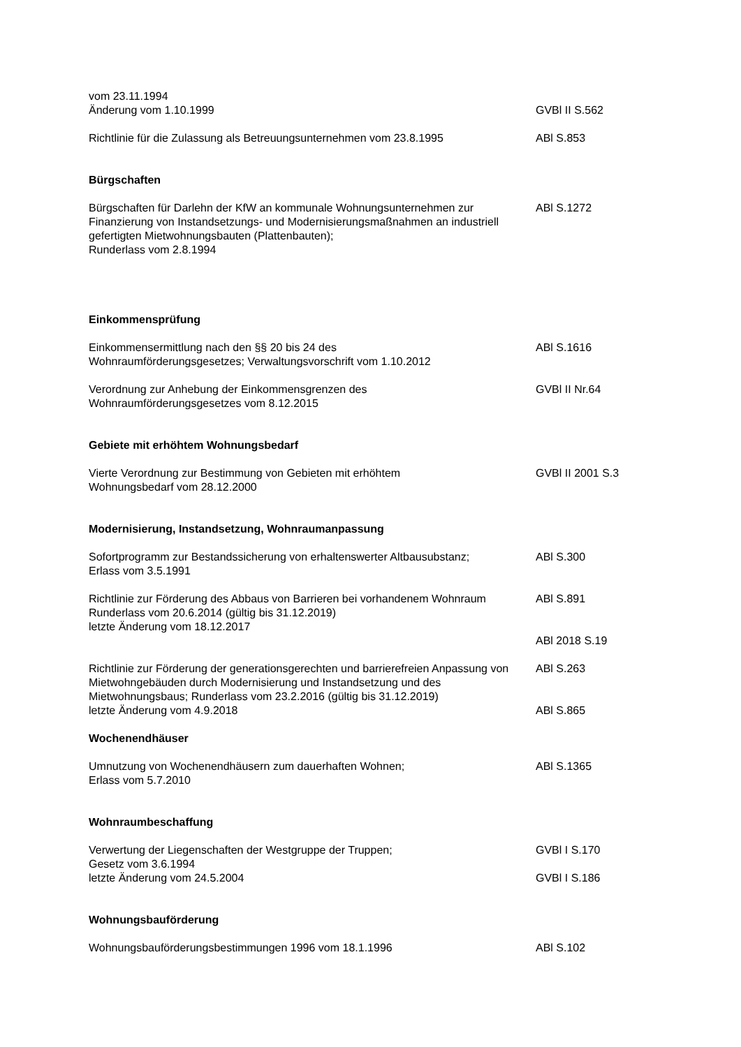vom 23.11.1994
Änderung vom 1.10.1999
GVBl II S.562
Richtlinie für die Zulassung als Betreuungsunternehmen vom 23.8.1995
ABl S.853
Bürgschaften
Bürgschaften für Darlehn der KfW an kommunale Wohnungsunternehmen zur Finanzierung von Instandsetzungs- und Modernisierungsmaßnahmen an industriell gefertigten Mietwohnungsbauten (Plattenbauten);
Runderlass vom 2.8.1994
ABl S.1272
Einkommensprüfung
Einkommensermittlung nach den §§ 20 bis 24 des
Wohnraumförderungsgesetzes; Verwaltungsvorschrift vom 1.10.2012
ABl S.1616
Verordnung zur Anhebung der Einkommensgrenzen des
Wohnraumförderungsgesetzes vom 8.12.2015
GVBl II Nr.64
Gebiete mit erhöhtem Wohnungsbedarf
Vierte Verordnung zur Bestimmung von Gebieten mit erhöhtem
Wohnungsbedarf vom 28.12.2000
GVBl II 2001 S.3
Modernisierung, Instandsetzung, Wohnraumanpassung
Sofortprogramm zur Bestandssicherung von erhaltenswerter Altbausubstanz;
Erlass vom 3.5.1991
ABl S.300
Richtlinie zur Förderung des Abbaus von Barrieren bei vorhandenem Wohnraum
Runderlass vom 20.6.2014 (gültig bis 31.12.2019)
letzte Änderung vom 18.12.2017
ABl S.891
ABl 2018 S.19
Richtlinie zur Förderung der generationsgerechten und barrierefreien Anpassung von Mietwohngebäuden durch Modernisierung und Instandsetzung und des Mietwohnungsbaus; Runderlass vom 23.2.2016 (gültig bis 31.12.2019)
letzte Änderung vom 4.9.2018
ABl S.263
ABl S.865
Wochenendhäuser
Umnutzung von Wochenendhäusern zum dauerhaften Wohnen;
Erlass vom 5.7.2010
ABl S.1365
Wohnraumbeschaffung
Verwertung der Liegenschaften der Westgruppe der Truppen;
Gesetz vom 3.6.1994
letzte Änderung vom 24.5.2004
GVBl I S.170
GVBl I S.186
Wohnungsbauförderung
Wohnungsbauförderungsbestimmungen 1996 vom 18.1.1996 ABl S.102